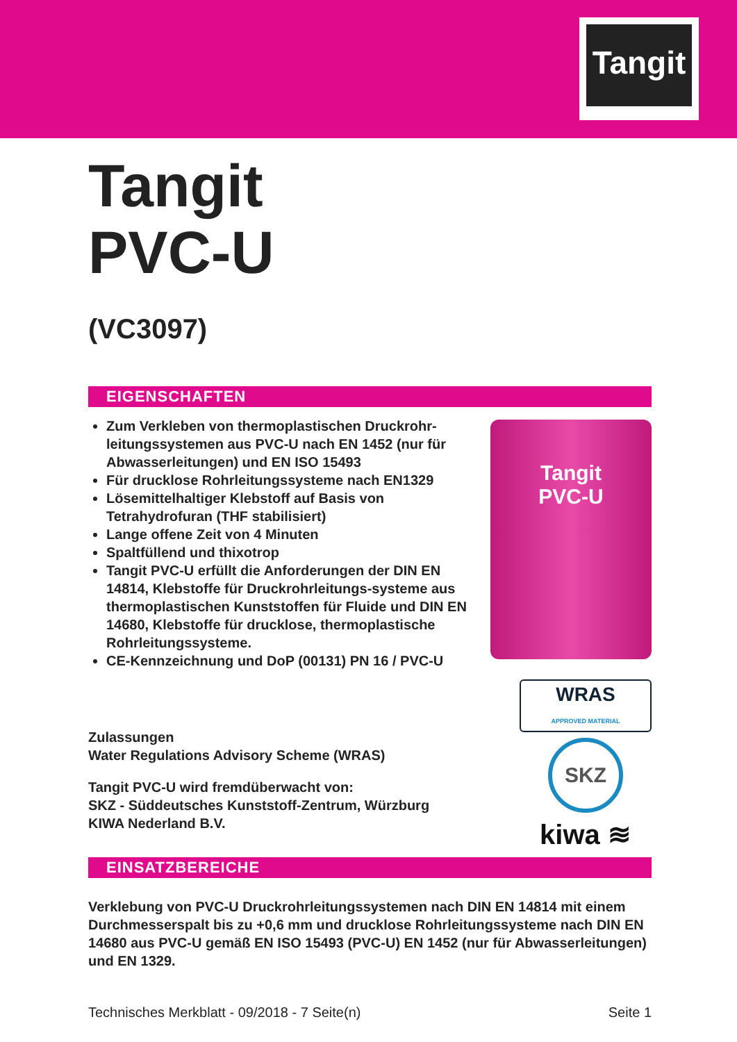Tangit
Tangit
PVC-U
(VC3097)
EIGENSCHAFTEN
Zum Verkleben von thermoplastischen Druckrohr-leitungssystemen aus PVC-U nach EN 1452 (nur für Abwasserleitungen) und EN ISO 15493
Für drucklose Rohrleitungssysteme nach EN1329
Lösemittelhaltiger Klebstoff auf Basis von Tetrahydrofuran (THF stabilisiert)
Lange offene Zeit von 4 Minuten
Spaltfüllend und thixotrop
Tangit PVC-U erfüllt die Anforderungen der DIN EN 14814, Klebstoffe für Druckrohrleitungs-systeme aus thermoplastischen Kunststoffen für Fluide und DIN EN 14680, Klebstoffe für drucklose, thermoplastische Rohrleitungssysteme.
CE-Kennzeichnung und DoP (00131) PN 16 / PVC-U
Tangit
PVC-U
Zulassungen
Water Regulations Advisory Scheme (WRAS)
Tangit PVC-U wird fremdüberwacht von:
SKZ - Süddeutsches Kunststoff-Zentrum, Würzburg
KIWA Nederland B.V.
WRAS
APPROVED MATERIAL
SKZ
kiwa ≋
EINSATZBEREICHE
Verklebung von PVC-U Druckrohrleitungssystemen nach DIN EN 14814 mit einem Durchmesserspalt bis zu +0,6 mm und drucklose Rohrleitungssysteme nach DIN EN 14680 aus PVC-U gemäß EN ISO 15493 (PVC-U) EN 1452 (nur für Abwasserleitungen) und EN 1329.
Technisches Merkblatt - 09/2018 - 7 Seite(n) Seite 1